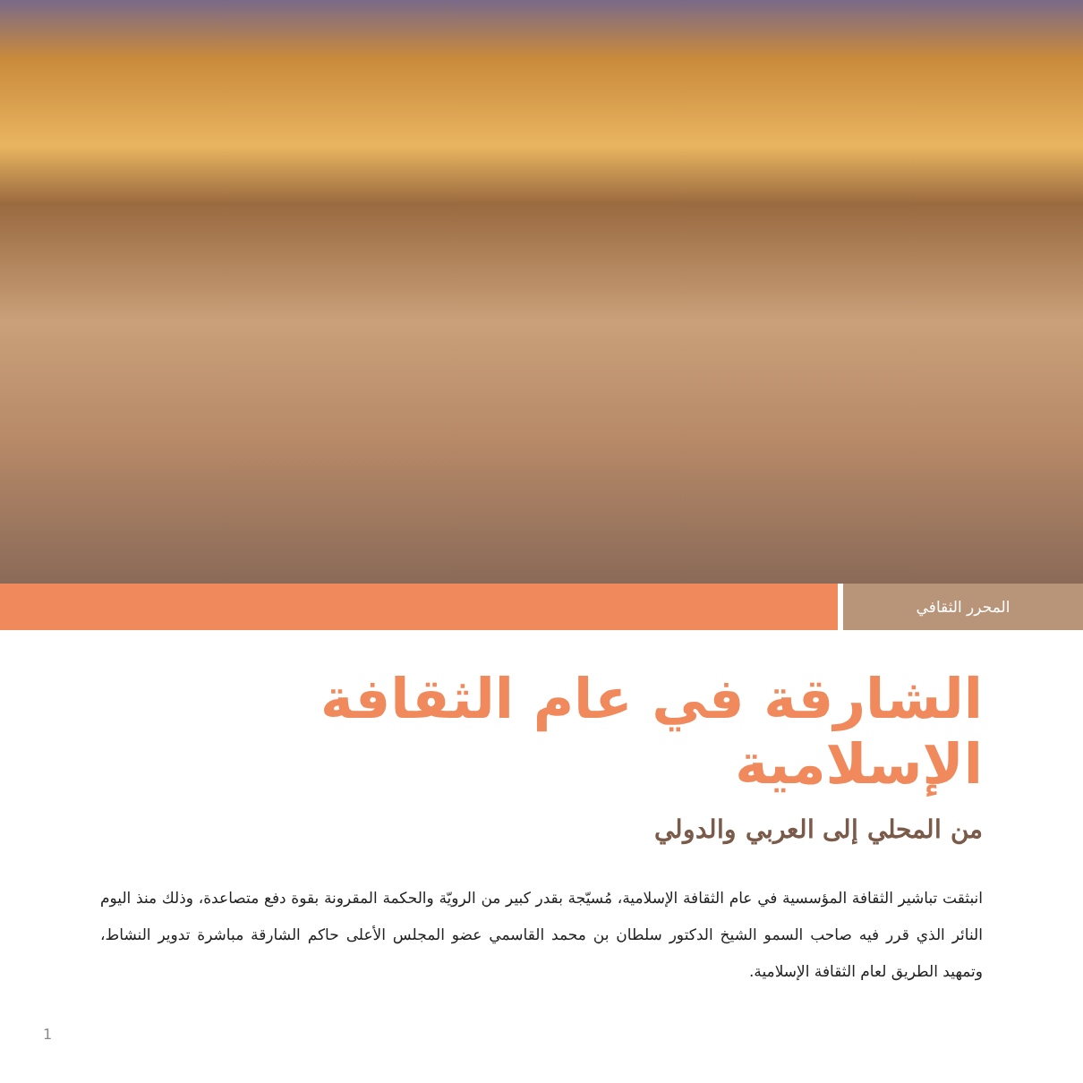المحرر الثقافي
الشارقة في عام الثقافة الإسلامية
من المحلي إلى العربي والدولي
انبثقت تباشير الثقافة المؤسسية في عام الثقافة الإسلامية، مُسيّجة بقدر كبير من الرويّة والحكمة المقرونة بقوة دفع متصاعدة، وذلك منذ اليوم النائر الذي قرر فيه صاحب السمو الشيخ الدكتور سلطان بن محمد القاسمي عضو المجلس الأعلى حاكم الشارقة مباشرة تدوير النشاط، وتمهيد الطريق لعام الثقافة الإسلامية.
1